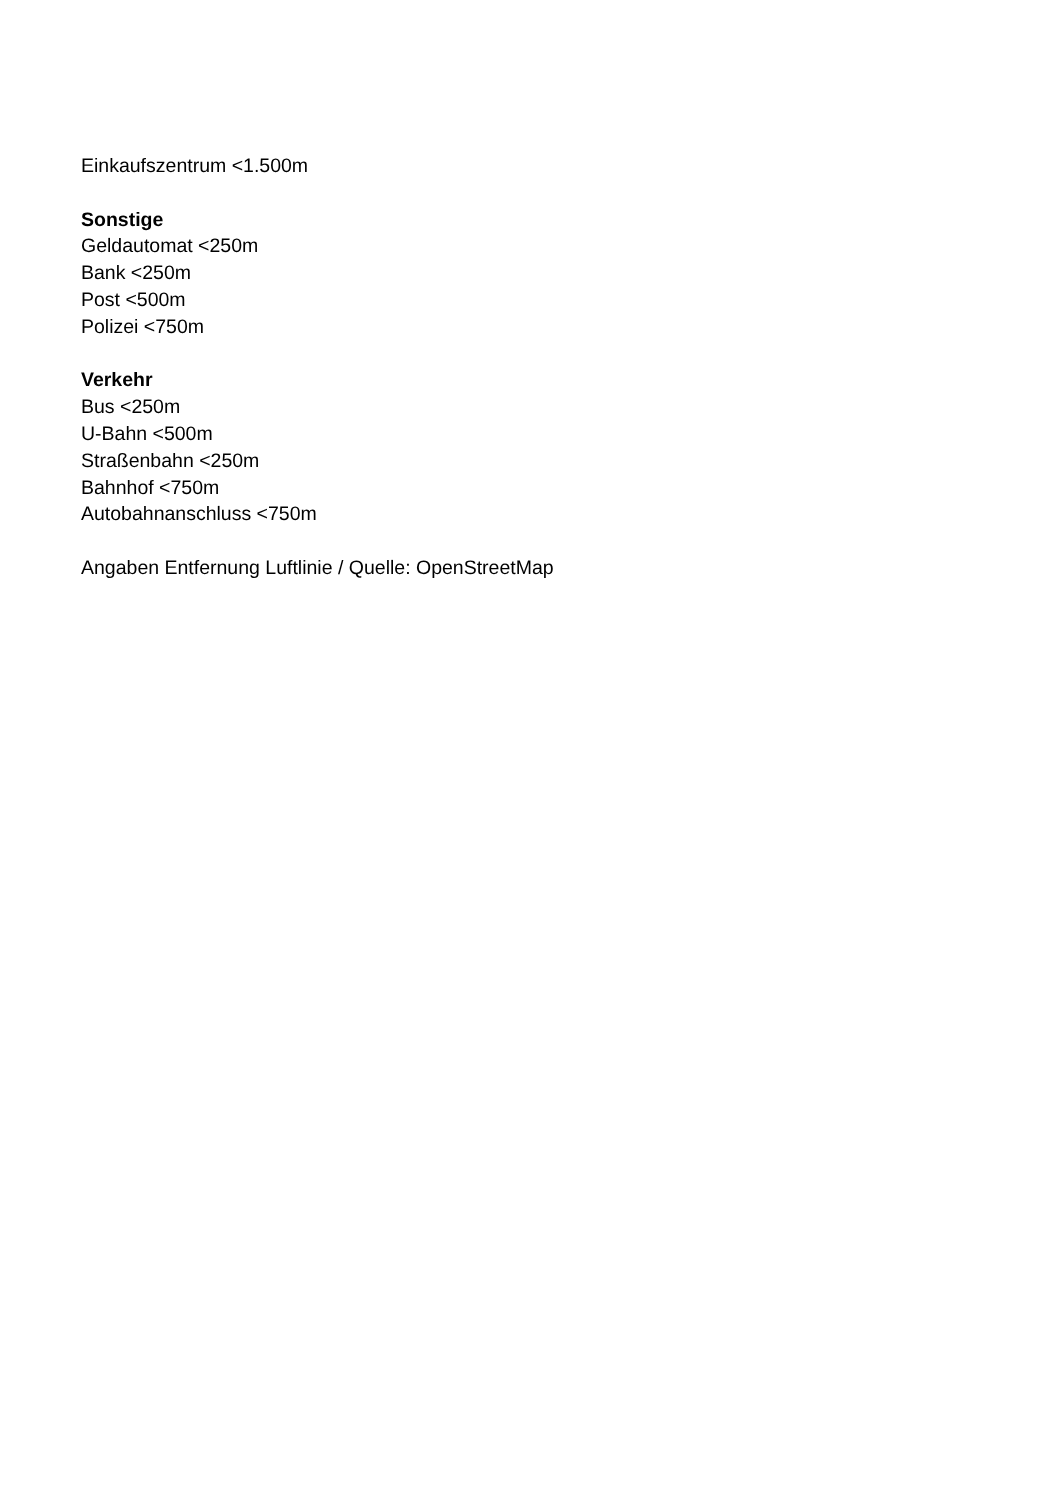Einkaufszentrum <1.500m
Sonstige
Geldautomat <250m
Bank <250m
Post <500m
Polizei <750m
Verkehr
Bus <250m
U-Bahn <500m
Straßenbahn <250m
Bahnhof <750m
Autobahnanschluss <750m
Angaben Entfernung Luftlinie / Quelle: OpenStreetMap